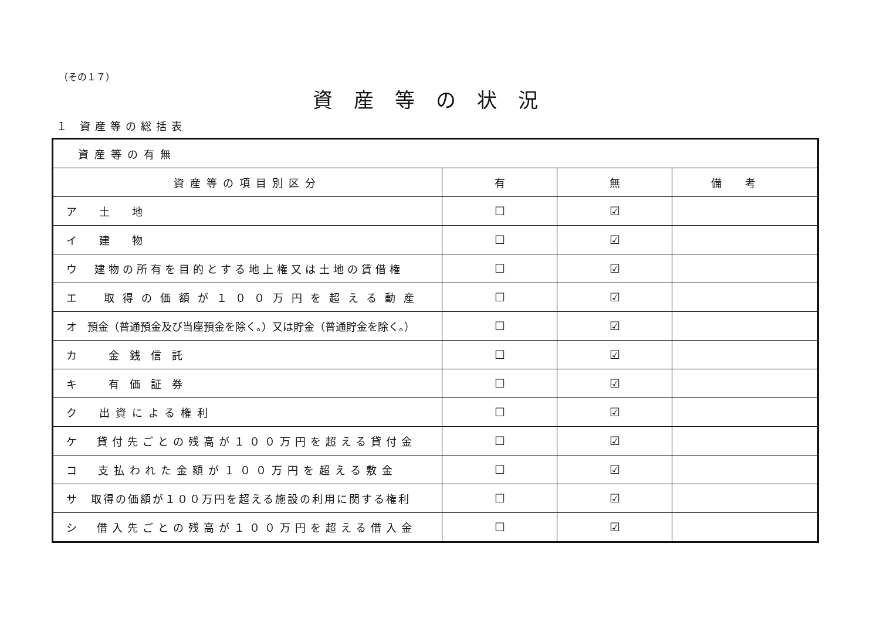（その１７）
資産等の状況
１ 資産等の総括表
| 資産等の有無 | | | |
| 資産等の項目別区分 | 有 | 無 | 備考 |
| ア 土 地 | ☐ | ☑ | |
| イ 建 物 | ☐ | ☑ | |
| ウ 建物の所有を目的とする地上権又は土地の賃借権 | ☐ | ☑ | |
| エ 取得の価額が１００万円を超える動産 | ☐ | ☑ | |
| オ 預金（普通預金及び当座預金を除く。）又は貯金（普通貯金を除く。） | ☐ | ☑ | |
| カ 金銭信託 | ☐ | ☑ | |
| キ 有価証券 | ☐ | ☑ | |
| ク 出資による権利 | ☐ | ☑ | |
| ケ 貸付先ごとの残高が１００万円を超える貸付金 | ☐ | ☑ | |
| コ 支払われた金額が１００万円を超える敷金 | ☐ | ☑ | |
| サ 取得の価額が１００万円を超える施設の利用に関する権利 | ☐ | ☑ | |
| シ 借入先ごとの残高が１００万円を超える借入金 | ☐ | ☑ | |